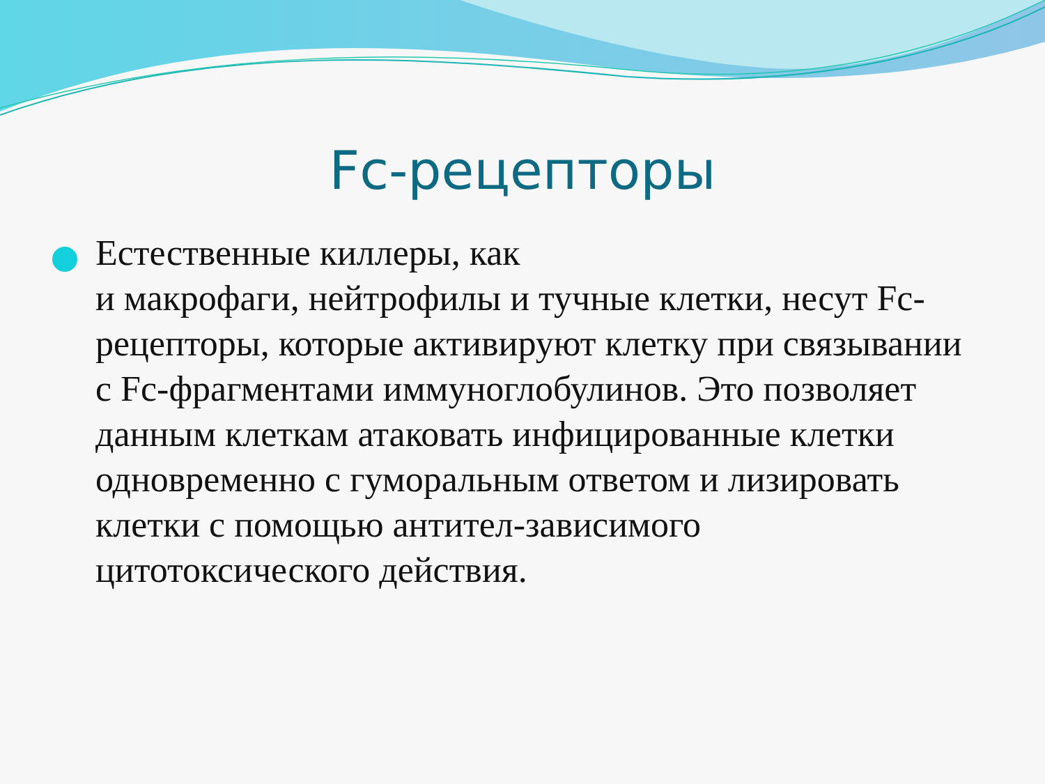Fc-рецепторы
Естественные киллеры, как
и макрофаги, нейтрофилы и тучные клетки, несут Fc-рецепторы, которые активируют клетку при связывании с Fc-фрагментами иммуноглобулинов. Это позволяет данным клеткам атаковать инфицированные клетки одновременно с гуморальным ответом и лизировать клетки с помощью антител-зависимого цитотоксического действия.